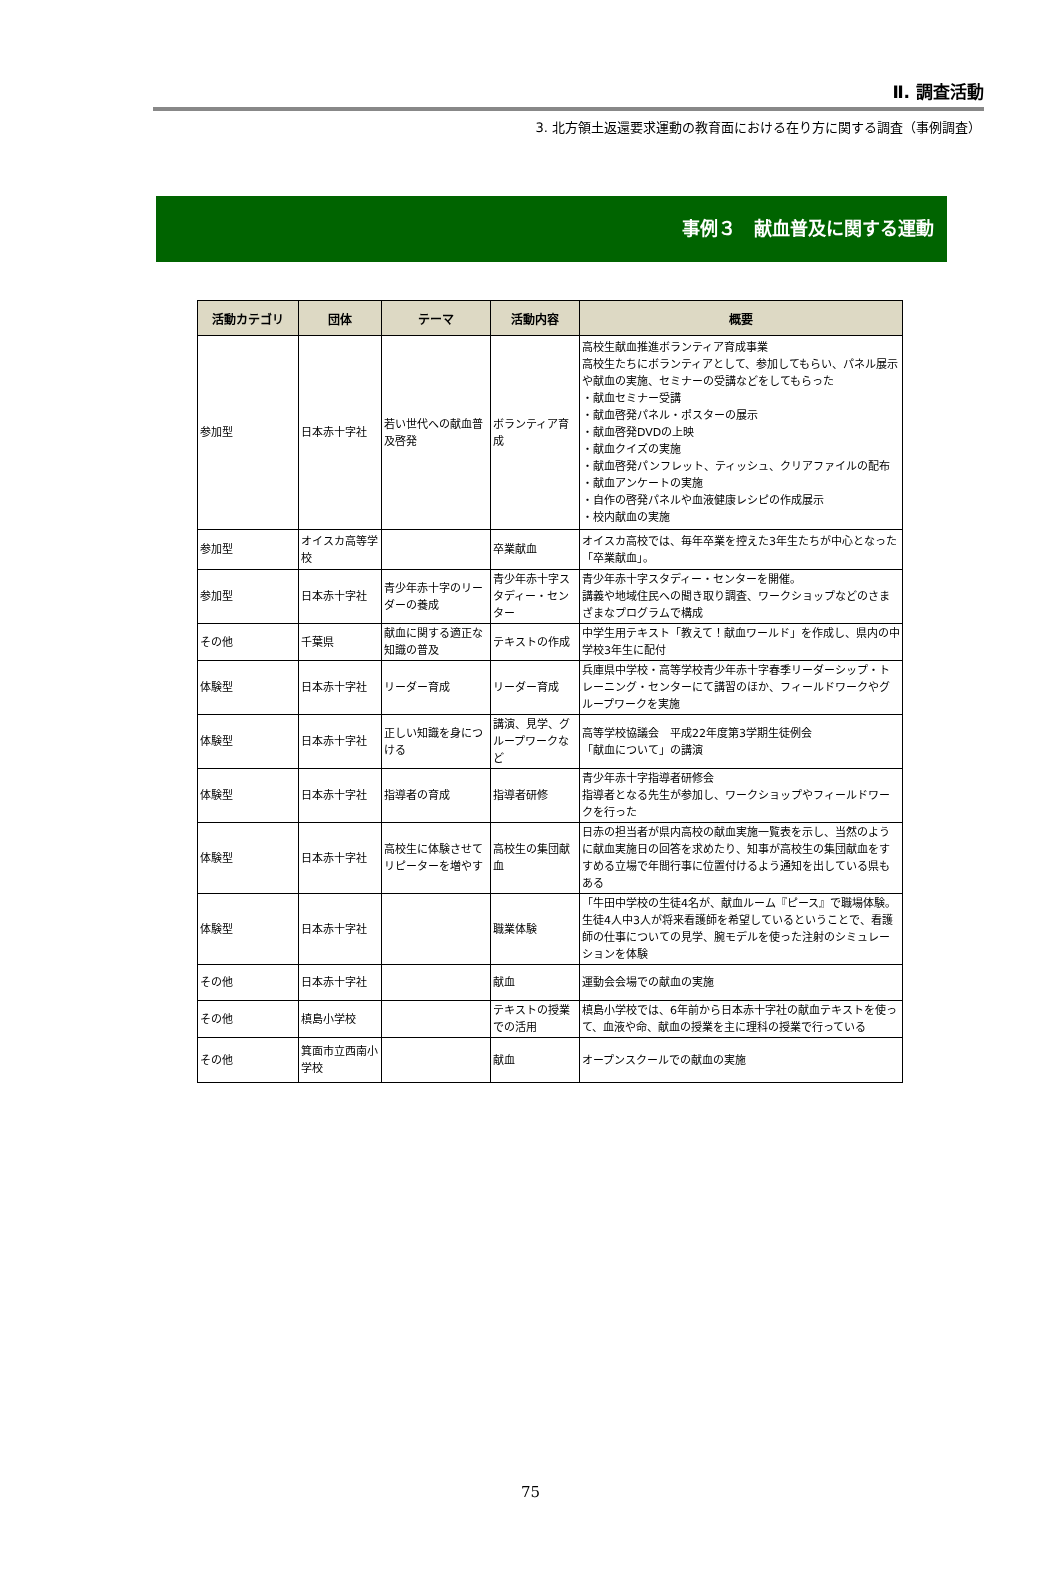Ⅱ. 調査活動
3. 北方領土返還要求運動の教育面における在り方に関する調査（事例調査）
事例３　献血普及に関する運動
| 活動カテゴリ | 団体 | テーマ | 活動内容 | 概要 |
| --- | --- | --- | --- | --- |
| 参加型 | 日本赤十字社 | 若い世代への献血普及啓発 | ボランティア育成 | 高校生献血推進ボランティア育成事業 高校生たちにボランティアとして、参加してもらい、パネル展示や献血の実施、セミナーの受講などをしてもらった ・献血セミナー受講 ・献血啓発パネル・ポスターの展示 ・献血啓発DVDの上映 ・献血クイズの実施 ・献血啓発パンフレット、ティッシュ、クリアファイルの配布 ・献血アンケートの実施 ・自作の啓発パネルや血液健康レシピの作成展示 ・校内献血の実施 |
| 参加型 | オイスカ高等学校 | | 卒業献血 | オイスカ高校では、毎年卒業を控えた3年生たちが中心となった「卒業献血」。 |
| 参加型 | 日本赤十字社 | 青少年赤十字のリーダーの養成 | 青少年赤十字スタディー・センター | 青少年赤十字スタディー・センターを開催。 講義や地域住民への聞き取り調査、ワークショップなどのさまざまなプログラムで構成 |
| その他 | 千葉県 | 献血に関する適正な知識の普及 | テキストの作成 | 中学生用テキスト「教えて！献血ワールド」を作成し、県内の中学校3年生に配付 |
| 体験型 | 日本赤十字社 | リーダー育成 | リーダー育成 | 兵庫県中学校・高等学校青少年赤十字春季リーダーシップ・トレーニング・センターにて講習のほか、フィールドワークやグループワークを実施 |
| 体験型 | 日本赤十字社 | 正しい知識を身につける | 講演、見学、グループワークなど | 高等学校協議会 平成22年度第3学期生徒例会 「献血について」の講演 |
| 体験型 | 日本赤十字社 | 指導者の育成 | 指導者研修 | 青少年赤十字指導者研修会 指導者となる先生が参加し、ワークショップやフィールドワークを行った |
| 体験型 | 日本赤十字社 | 高校生に体験させてリピーターを増やす | 高校生の集団献血 | 日赤の担当者が県内高校の献血実施一覧表を示し、当然のように献血実施日の回答を求めたり、知事が高校生の集団献血をすすめる立場で年間行事に位置付けるよう通知を出している県もある |
| 体験型 | 日本赤十字社 | | 職業体験 | 「牛田中学校の生徒4名が、献血ルーム『ピース』で職場体験。 生徒4人中3人が将来看護師を希望しているということで、看護師の仕事についての見学、腕モデルを使った注射のシミュレーションを体験 |
| その他 | 日本赤十字社 | | 献血 | 運動会会場での献血の実施 |
| その他 | 槙島小学校 | | テキストの授業での活用 | 槙島小学校では、6年前から日本赤十字社の献血テキストを使って、血液や命、献血の授業を主に理科の授業で行っている |
| その他 | 箕面市立西南小学校 | | 献血 | オープンスクールでの献血の実施 |
75